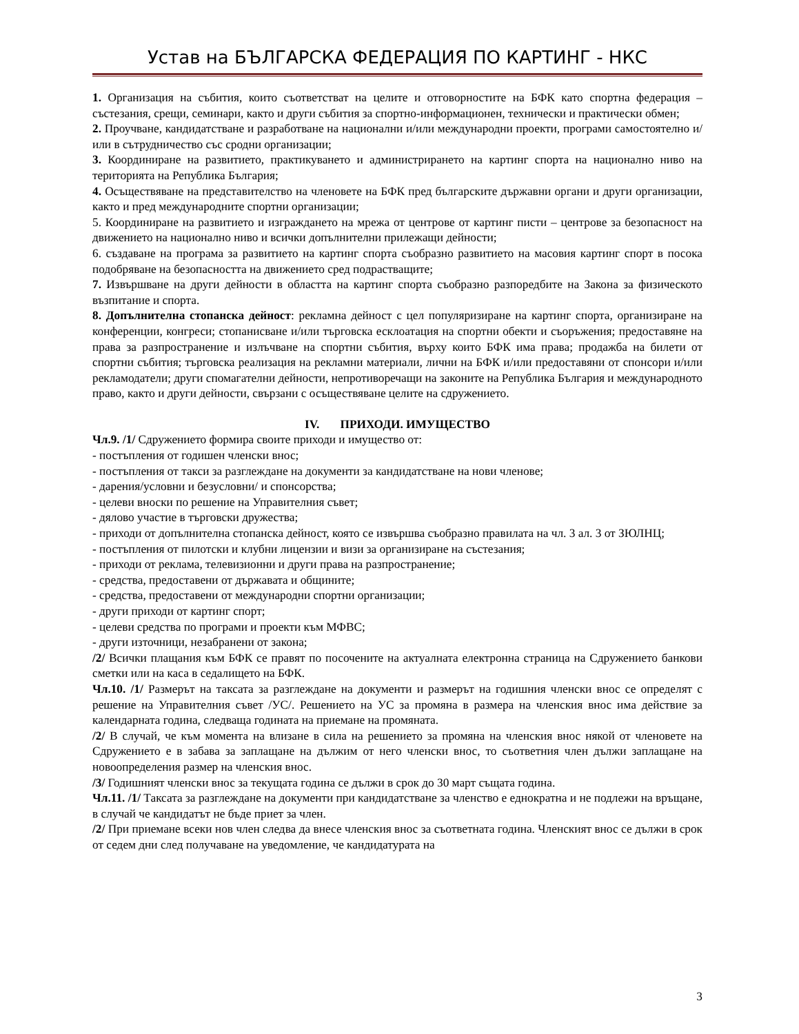Устав на БЪЛГАРСКА ФЕДЕРАЦИЯ ПО КАРТИНГ - НКС
1. Организация на събития, които съответстват на целите и отговорностите на БФК като спортна федерация – състезания, срещи, семинари, както и други събития за спортно-информационен, технически и практически обмен;
2. Проучване, кандидатстване и разработване на национални и/или международни проекти, програми самостоятелно и/или в сътрудничество със сродни организации;
3. Координиране на развитието, практикуването и администрирането на картинг спорта на национално ниво на територията на Република България;
4. Осъществяване на представителство на членовете на БФК пред българските държавни органи и други организации, както и пред международните спортни организации;
5. Координиране на развитието и изграждането на мрежа от центрове от картинг писти – центрове за безопасност на движението на национално ниво и всички допълнителни прилежащи дейности;
6. създаване на програма за развитието на картинг спорта съобразно развитието на масовия картинг спорт в посока подобряване на безопасността на движението сред подрастващите;
7. Извършване на други дейности в областта на картинг спорта съобразно разпоредбите на Закона за физическото възпитание и спорта.
8. Допълнителна стопанска дейност: рекламна дейност с цел популяризиране на картинг спорта, организиране на конференции, конгреси; стопанисване и/или търговска есклоатация на спортни обекти и съоръжения; предоставяне на права за разпространение и излъчване на спортни събития, върху които БФК има права; продажба на билети от спортни събития; търговска реализация на рекламни материали, лични на БФК и/или предоставяни от спонсори и/или рекламодатели; други спомагателни дейности, непротиворечащи на законите на Република България и международното право, както и други дейности, свързани с осъществяване целите на сдружението.
IV. ПРИХОДИ. ИМУЩЕСТВО
Чл.9. /1/ Сдружението формира своите приходи и имущество от:
- постъпления от годишен членски внос;
- постъпления от такси за разглеждане на документи за кандидатстване на нови членове;
- дарения/условни и безусловни/ и спонсорства;
- целеви вноски по решение на Управителния съвет;
- дялово участие в търговски дружества;
- приходи от допълнителна стопанска дейност, която се извършва съобразно правилата на чл. 3 ал. 3 от ЗЮЛНЦ;
- постъпления от пилотски и клубни лицензии и визи за организиране на състезания;
- приходи от реклама, телевизионни и други права на разпространение;
- средства, предоставени от държавата и общините;
- средства, предоставени от международни спортни организации;
- други приходи от картинг спорт;
- целеви средства по програми и проекти към МФВС;
- други източници, незабранени от закона;
/2/ Всички плащания към БФК се правят по посочените на актуалната електронна страница на Сдружението банкови сметки или на каса в седалището на БФК.
Чл.10. /1/ Размерът на таксата за разглеждане на документи и размерът на годишния членски внос се определят с решение на Управителния съвет /УС/. Решението на УС за промяна в размера на членския внос има действие за календарната година, следваща годината на приемане на промяната.
/2/ В случай, че към момента на влизане в сила на решението за промяна на членския внос някой от членовете на Сдружението е в забава за заплащане на дължим от него членски внос, то съответния член дължи заплащане на новоопределения размер на членския внос.
/3/ Годишният членски внос за текущата година се дължи в срок до 30 март същата година.
Чл.11. /1/ Таксата за разглеждане на документи при кандидатстване за членство е еднократна и не подлежи на връщане, в случай че кандидатът не бъде приет за член.
/2/ При приемане всеки нов член следва да внесе членския внос за съответната година. Членският внос се дължи в срок от седем дни след получаване на уведомление, че кандидатурата на
3